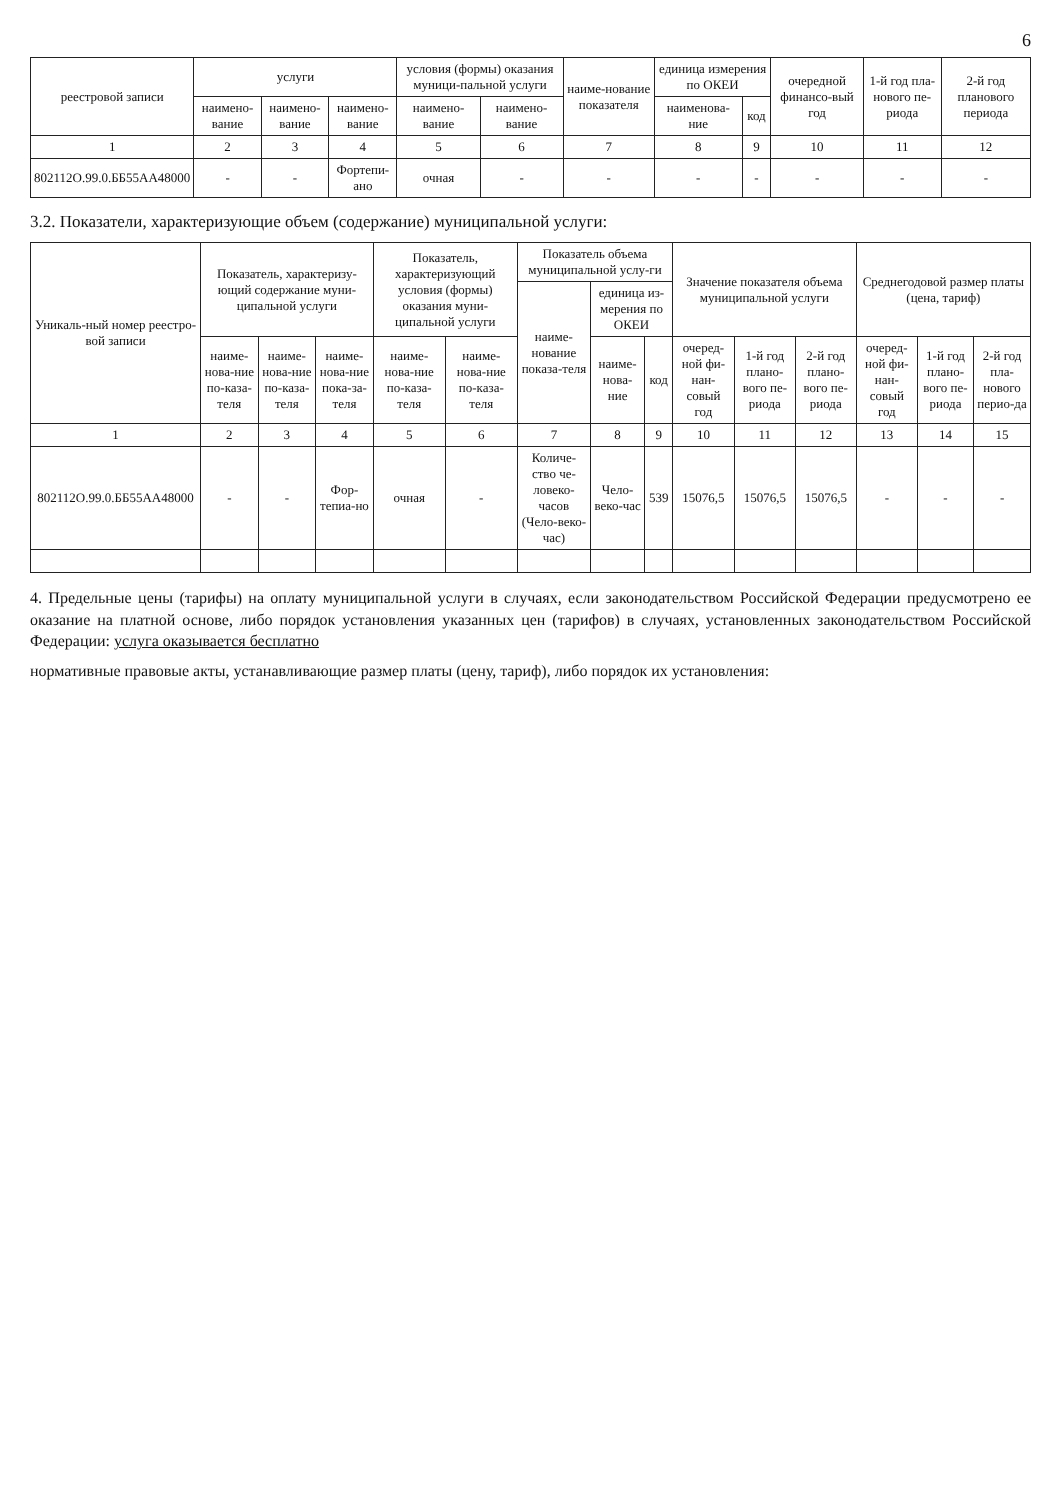6
| реестровой записи | услуги | | | условия (формы) оказания муници-пальной услуги | | наиме-нование показателя | единица измерения по ОКЕИ | | очередной финансо-вый год | 1-й год пла-нового пе-риода | 2-й год планового периода |
| --- | --- | --- | --- | --- | --- | --- | --- | --- | --- | --- | --- |
| | наимено-вание | наимено-вание | наимено-вание | наимено-вание | наимено-вание | | наименова-ние | код | | | |
| 1 | 2 | 3 | 4 | 5 | 6 | 7 | 8 | 9 | 10 | 11 | 12 |
| 802112О.99.0.ББ55АА48000 | - | - | Фортепи-ано | очная | - | - | - | - | - | - | - |
3.2. Показатели, характеризующие объем (содержание) муниципальной услуги:
| Уникаль-ный номер реестро-вой записи | Показатель, характеризу-ющий содержание муни-ципальной услуги | | | Показатель, характеризующий условия (формы) оказания муни-ципальной услуги | | Показатель объема муниципальной услу-ги | | | Значение показателя объема муниципальной услуги | | | Среднегодовой размер платы (цена, тариф) | | |
| --- | --- | --- | --- | --- | --- | --- | --- | --- | --- | --- | --- | --- | --- | --- |
| | | | | | | наиме-нование показа-теля | единица из-мерения по ОКЕИ | | | | | | | |
| | наиме-нова-ние по-каза-теля | наиме-нова-ние по-каза-теля | наиме-нова-ние пока-за-теля | наиме-нова-ние по-каза-теля | наиме-нова-ние по-каза-теля | | наиме-нова-ние | код | очеред-ной фи-нан-совый год | 1-й год плано-вого пе-риода | 2-й год плано-вого пе-риода | очеред-ной фи-нан-совый год | 1-й год плано-вого пе-риода | 2-й год пла-нового перио-да |
| 1 | 2 | 3 | 4 | 5 | 6 | 7 | 8 | 9 | 10 | 11 | 12 | 13 | 14 | 15 |
| 802112О.99.0.ББ55АА48000 | - | - | Фор-тепиа-но | очная | - | Количе-ство че-ловеко-часов (Чело-веко-час) | Чело-веко-час | 539 | 15076,5 | 15076,5 | 15076,5 | - | - | - |
4. Предельные цены (тарифы) на оплату муниципальной услуги в случаях, если законодательством Российской Федерации предусмотрено ее оказание на платной основе, либо порядок установления указанных цен (тарифов) в случаях, установленных законодательством Российской Федерации: услуга оказывается бесплатно
нормативные правовые акты, устанавливающие размер платы (цену, тариф), либо порядок их установления: